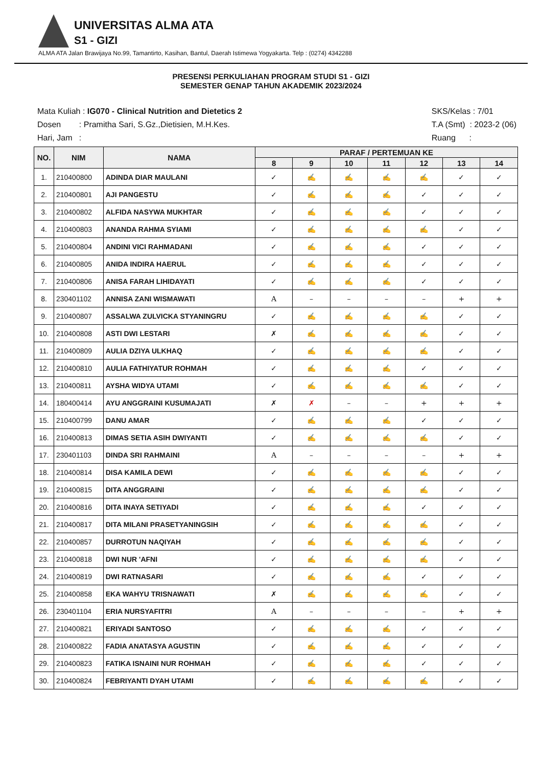UNIVERSITAS ALMA ATA
S1 - GIZI
ALMA ATA Jalan Brawijaya No.99, Tamantirto, Kasihan, Bantul, Daerah Istimewa Yogyakarta. Telp : (0274) 4342288
PRESENSI PERKULIAHAN PROGRAM STUDI S1 - GIZI
SEMESTER GENAP TAHUN AKADEMIK 2023/2024
Mata Kuliah : IG070 - Clinical Nutrition and Dietetics 2
Dosen : Pramitha Sari, S.Gz.,Dietisien, M.H.Kes.
Hari, Jam :
SKS/Kelas : 7/01
T.A (Smt) : 2023-2 (06)
Ruang :
| NO. | NIM | NAMA | PARAF / PERTEMUAN KE | | | | | | |
| --- | --- | --- | --- | --- | --- | --- | --- | --- | --- |
| | | | 8 | 9 | 10 | 11 | 12 | 13 | 14 |
| 1. | 210400800 | ADINDA DIAR MAULANI | ✓ | ✍ | ✍ | ✍ | ✍ | ✓ | ✓ |
| 2. | 210400801 | AJI PANGESTU | ✓ | ✍ | ✍ | ✍ | ✓ | ✓ | ✓ |
| 3. | 210400802 | ALFIDA NASYWA MUKHTAR | ✓ | ✍ | ✍ | ✍ | ✓ | ✓ | ✓ |
| 4. | 210400803 | ANANDA RAHMA SYIAMI | ✓ | ✍ | ✍ | ✍ | ✍ | ✓ | ✓ |
| 5. | 210400804 | ANDINI VICI RAHMADANI | ✓ | ✍ | ✍ | ✍ | ✓ | ✓ | ✓ |
| 6. | 210400805 | ANIDA INDIRA HAERUL | ✓ | ✍ | ✍ | ✍ | ✓ | ✓ | ✓ |
| 7. | 210400806 | ANISA FARAH LIHIDAYATI | ✓ | ✍ | ✍ | ✍ | ✓ | ✓ | ✓ |
| 8. | 230401102 | ANNISA ZANI WISMAWATI | A | – | – | – | – | + | + |
| 9. | 210400807 | ASSALWA ZULVICKA STYANINGRU | ✓ | ✍ | ✍ | ✍ | ✍ | ✓ | ✓ |
| 10. | 210400808 | ASTI DWI LESTARI | ✗ | ✍ | ✍ | ✍ | ✍ | ✓ | ✓ |
| 11. | 210400809 | AULIA DZIYA ULKHAQ | ✓ | ✍ | ✍ | ✍ | ✍ | ✓ | ✓ |
| 12. | 210400810 | AULIA FATHIYATUR ROHMAH | ✓ | ✍ | ✍ | ✍ | ✓ | ✓ | ✓ |
| 13. | 210400811 | AYSHA WIDYA UTAMI | ✓ | ✍ | ✍ | ✍ | ✍ | ✓ | ✓ |
| 14. | 180400414 | AYU ANGGRAINI KUSUMAJATI | ✗ | ✗ | – | – | + | + | + |
| 15. | 210400799 | DANU AMAR | ✓ | ✍ | ✍ | ✍ | ✓ | ✓ | ✓ |
| 16. | 210400813 | DIMAS SETIA ASIH DWIYANTI | ✓ | ✍ | ✍ | ✍ | ✍ | ✓ | ✓ |
| 17. | 230401103 | DINDA SRI RAHMAINI | A | – | – | – | – | + | + |
| 18. | 210400814 | DISA KAMILA DEWI | ✓ | ✍ | ✍ | ✍ | ✍ | ✓ | ✓ |
| 19. | 210400815 | DITA ANGGRAINI | ✓ | ✍ | ✍ | ✍ | ✍ | ✓ | ✓ |
| 20. | 210400816 | DITA INAYA SETIYADI | ✓ | ✍ | ✍ | ✍ | ✓ | ✓ | ✓ |
| 21. | 210400817 | DITA MILANI PRASETYANINGSIH | ✓ | ✍ | ✍ | ✍ | ✍ | ✓ | ✓ |
| 22. | 210400857 | DURROTUN NAQIYAH | ✓ | ✍ | ✍ | ✍ | ✍ | ✓ | ✓ |
| 23. | 210400818 | DWI NUR 'AFNI | ✓ | ✍ | ✍ | ✍ | ✍ | ✓ | ✓ |
| 24. | 210400819 | DWI RATNASARI | ✓ | ✍ | ✍ | ✍ | ✓ | ✓ | ✓ |
| 25. | 210400858 | EKA WAHYU TRISNAWATI | ✗ | ✍ | ✍ | ✍ | ✍ | ✓ | ✓ |
| 26. | 230401104 | ERIA NURSYAFITRI | A | – | – | – | – | + | + |
| 27. | 210400821 | ERIYADI SANTOSO | ✓ | ✍ | ✍ | ✍ | ✓ | ✓ | ✓ |
| 28. | 210400822 | FADIA ANATASYA AGUSTIN | ✓ | ✍ | ✍ | ✍ | ✓ | ✓ | ✓ |
| 29. | 210400823 | FATIKA ISNAINI NUR ROHMAH | ✓ | ✍ | ✍ | ✍ | ✓ | ✓ | ✓ |
| 30. | 210400824 | FEBRIYANTI DYAH UTAMI | ✓ | ✍ | ✍ | ✍ | ✍ | ✓ | ✓ |